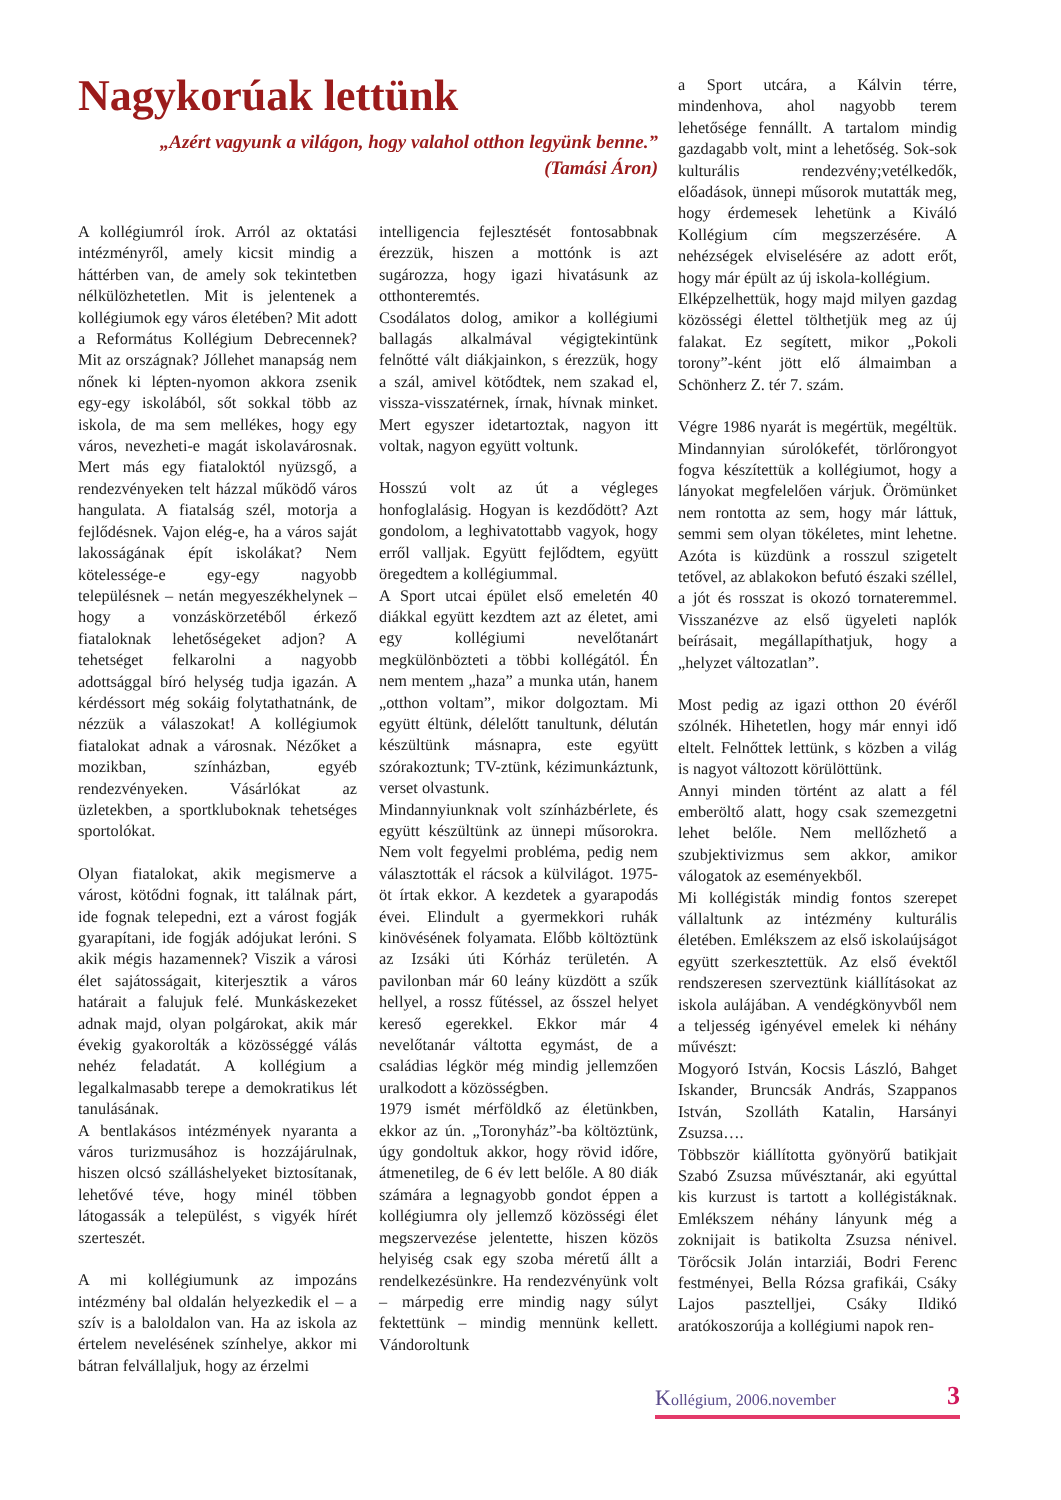Nagykorúak lettünk
„Azért vagyunk a világon, hogy valahol otthon legyünk benne.”
(Tamási Áron)
A kollégiumról írok. Arról az oktatási intézményről, amely kicsit mindig a háttérben van, de amely sok tekintetben nélkülözhetetlen. Mit is jelentenek a kollégiumok egy város életében? Mit adott a Református Kollégium Debrecennek? Mit az országnak? Jóllehet manapság nem nőnek ki lépten-nyomon akkora zsenik egy-egy iskolából, sőt sokkal több az iskola, de ma sem mellékes, hogy egy város, nevezheti-e magát iskolavárosnak. Mert más egy fiataloktól nyüzsgő, a rendezvényeken telt házzal működő város hangulata. A fiatalság szél, motorja a fejlődésnek. Vajon elég-e, ha a város saját lakosságának épít iskolákat? Nem kötelessége-e egy-egy nagyobb településnek – netán megyeszékhelynek – hogy a vonzáskörzetéből érkező fiataloknak lehetőségeket adjon? A tehetséget felkarolni a nagyobb adottsággal bíró helység tudja igazán. A kérdéssort még sokáig folytathatnánk, de nézzük a válaszokat! A kollégiumok fiatalokat adnak a városnak. Nézőket a mozikban, színházban, egyéb rendezvényeken. Vásárlókat az üzletekben, a sportklu­boknak tehetséges sportolókat.
Olyan fiatalokat, akik megismerve a várost, kötődni fognak, itt találnak párt, ide fognak telepedni, ezt a várost fogják gyarapítani, ide fogják adójukat leróni. S akik mégis hazamennek? Viszik a városi élet sajátosságait, kiterjesztik a város határait a falujuk felé. Munkáskezeket adnak majd, olyan polgárokat, akik már évekig gyakorolták a közösséggé válás nehéz feladatát. A kollégium a legalkalmasabb terepe a demokratikus lét tanulásának.
A bentlakásos intézmények nyaranta a város turizmusához is hozzájárulnak, hiszen olcsó szálláshelyeket biztosítanak, lehetővé téve, hogy minél többen látogassák a települést, s vigyék hírét szerteszét.
A mi kollégiumunk az impozáns intézmény bal oldalán helyezkedik el – a szív is a baloldalon van. Ha az iskola az értelem nevelésének színhelye, akkor mi bátran felvállaljuk, hogy az érzelmi
intelligencia fejlesztését fontosabbnak érezzük, hiszen a mottónk is azt sugározza, hogy igazi hivatásunk az otthonteremtés.
Csodálatos dolog, amikor a kollégiumi ballagás alkalmával végigtekintünk felnőtté vált diákjainkon, s érezzük, hogy a szál, amivel kötődtek, nem szakad el, vissza-visszatérnek, írnak, hívnak minket. Mert egyszer idetartoztak, nagyon itt voltak, nagyon együtt voltunk.
Hosszú volt az út a végleges honfoglalásig. Hogyan is kezdődött? Azt gondolom, a leghivatottabb vagyok, hogy erről valljak. Együtt fejlődtem, együtt öregedtem a kollégiummal.
A Sport utcai épület első emeletén 40 diákkal együtt kezdtem azt az életet, ami egy kollégiumi nevelőtanárt megkülönbözteti a többi kollégától. Én nem mentem „haza” a munka után, hanem „otthon voltam”, mikor dolgoztam. Mi együtt éltünk, délelőtt tanultunk, délután készültünk másnapra, este együtt szórakoztunk; TV-ztünk, kézimunkáztunk, verset olvastunk.
Mindannyiunknak volt színházbérlete, és együtt készültünk az ünnepi műsorokra. Nem volt fegyelmi probléma, pedig nem választották el rácsok a külvilágot. 1975-öt írtak ekkor. A kezdetek a gyarapodás évei. Elindult a gyermekkori ruhák kinövésének folyamata. Előbb költöztünk az Izsáki úti Kórház területén. A pavilonban már 60 leány küzdött a szűk hellyel, a rossz fűtéssel, az ősszel helyet kereső egerekkel. Ekkor már 4 nevelőtanár váltotta egymást, de a családias légkör még mindig jellemzően uralkodott a közösségben.
1979 ismét mérföldkő az életünkben, ekkor az ún. „Toronyház”-ba költöztünk, úgy gondoltuk akkor, hogy rövid időre, átmenetileg, de 6 év lett belőle. A 80 diák számára a legnagyobb gondot éppen a kollégiumra oly jellemző közösségi élet megszervezése jelentette, hiszen közös helyiség csak egy szoba méretű állt a rendelkezésünkre. Ha rendezvényünk volt – márpedig erre mindig nagy súlyt fektettünk – mindig mennünk kellett. Vándoroltunk
a Sport utcára, a Kálvin térre, mindenhova, ahol nagyobb terem lehetősége fennállt. A tartalom mindig gazdagabb volt, mint a lehetőség. Sok-sok kulturális rendezvény;vetélkedők, előadások, ünnepi műsorok mutatták meg, hogy érdemesek lehetünk a Kiváló Kollégium cím megszerzésére. A nehézségek elviselésére az adott erőt, hogy már épült az új iskola-kollégium.
Elképzelhettük, hogy majd milyen gazdag közösségi élettel tölthetjük meg az új falakat. Ez segített, mikor „Pokoli torony”-ként jött elő álmaimban a Schönherz Z. tér 7. szám.
Végre 1986 nyarát is megértük, megéltük. Mindannyian súrolókefét, törlőrongyot fogva készítettük a kollégiumot, hogy a lányokat megfelelően várjuk. Örömünket nem rontotta az sem, hogy már láttuk, semmi sem olyan tökéletes, mint lehetne. Azóta is küzdünk a rosszul szigetelt tetővel, az ablakokon befutó északi széllel, a jót és rosszat is okozó tornateremmel. Visszanézve az első ügyeleti naplók beírásait, megállapíthatjuk, hogy a „helyzet változatlan”.
Most pedig az igazi otthon 20 évéről szólnék. Hihetetlen, hogy már ennyi idő eltelt. Felnőttek lettünk, s közben a világ is nagyot változott körülöttünk.
Annyi minden történt az alatt a fél emberöltő alatt, hogy csak szemezgetni lehet belőle. Nem mellőzhető a szubjektivizmus sem akkor, amikor válogatok az eseményekből.
Mi kollégisták mindig fontos szerepet vállaltunk az intézmény kulturális életében. Emlékszem az első iskolaújságot együtt szerkesztettük. Az első évektől rendszeresen szerveztünk kiállításokat az iskola aulájában. A vendégkönyvből nem a teljesség igényével emelek ki néhány művészt:
Mogyoró István, Kocsis László, Bahget Iskander, Bruncsák András, Szappanos István, Szolláth Katalin, Harsányi Zsuzsa….
Többször kiállította gyönyörű batikjait Szabó Zsuzsa művésztanár, aki egyúttal kis kurzust is tartott a kollégistáknak. Emlékszem néhány lányunk még a zoknijait is batikolta Zsuzsa nénivel. Törőcsik Jolán intarziái, Bodri Ferenc festményei, Bella Rózsa grafikái, Csáky Lajos pasztelljei, Csáky Ildikó aratókoszorúja a kollégiumi napok ren-
Kollégium, 2006.november 3